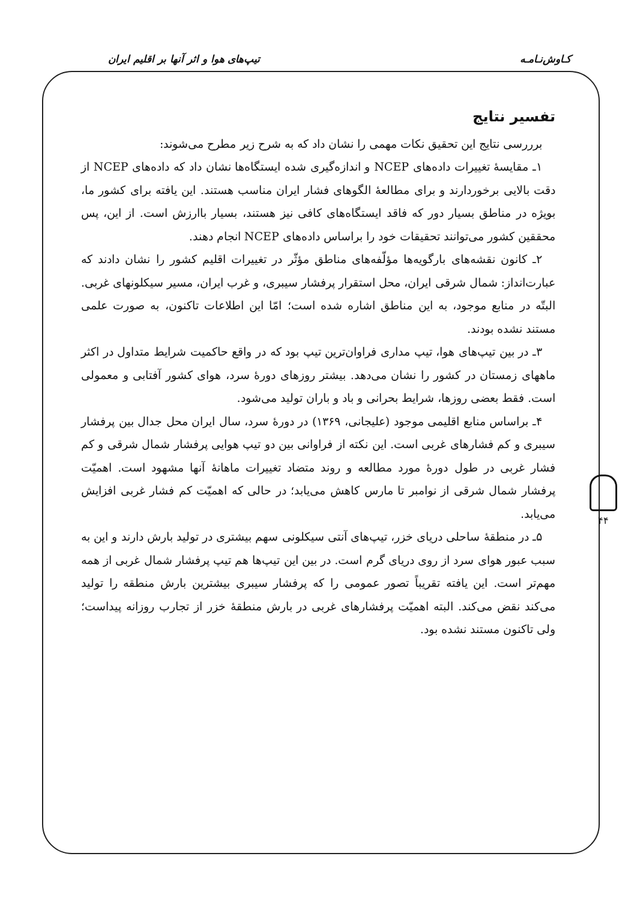کـاوش‌نـامـه تیپ‌های هوا و اثر آنها بر اقلیم ایران
تفسیر نتایج
برررسی نتایج این تحقیق نکات مهمی را نشان داد که به شرح زیر مطرح می‌شوند:
۱ـ مقایسهٔ تغییرات داده‌های NCEP و اندازه‌گیری شده ایستگاه‌ها نشان داد که داده‌های NCEP از دقت بالایی برخوردارند و برای مطالعهٔ الگوهای فشار ایران مناسب هستند. این یافته برای کشور ما، بویژه در مناطق بسیار دور که فاقد ایستگاه‌های کافی نیز هستند، بسیار باارزش است. از این، پس محققین کشور می‌توانند تحقیقات خود را براساس داده‌های NCEP انجام دهند.
۲ـ کانون نقشه‌های بارگویه‌ها مؤلّفه‌های مناطق مؤثّر در تغییرات اقلیم کشور را نشان دادند که عبارت‌انداز: شمال شرقی ایران، محل استقرار پرفشار سیبری، و غرب ایران، مسیر سیکلونهای غربی. البتّه در منابع موجود، به این مناطق اشاره شده است؛ امّا این اطلاعات تاکنون، به صورت علمی مستند نشده بودند.
۳ـ در بین تیپ‌های هوا، تیپ مداری فراوان‌ترین تیپ بود که در واقع حاکمیت شرایط متداول در اکثر ماههای زمستان در کشور را نشان می‌دهد. بیشتر روزهای دورهٔ سرد، هوای کشور آفتابی و معمولی است. فقط بعضی روزها، شرایط بحرانی و باد و باران تولید می‌شود.
۴ـ براساس منابع اقلیمی موجود (علیجانی، ۱۳۶۹) در دورهٔ سرد، سال ایران محل جدال بین پرفشار سیبری و کم فشارهای غربی است. این نکته از فراوانی بین دو تیپ هوایی پرفشار شمال شرقی و کم فشار غربی در طول دورهٔ مورد مطالعه و روند متضاد تغییرات ماهانهٔ آنها مشهود است. اهمیّت پرفشار شمال شرقی از نوامبر تا مارس کاهش می‌یابد؛ در حالی که اهمیّت کم فشار غربی افزایش می‌یابد.
۵ـ در منطقهٔ ساحلی دریای خزر، تیپ‌های آنتی سیکلونی سهم بیشتری در تولید بارش دارند و این به سبب عبور هوای سرد از روی دریای گرم است. در بین این تیپ‌ها هم تیپ پرفشار شمال غربی از همه مهم‌تر است. این یافته تقریباً تصور عمومی را که پرفشار سیبری بیشترین بارش منطقه را تولید می‌کند نقض می‌کند. البته اهمیّت پرفشارهای غربی در بارش منطقهٔ خزر از تجارب روزانه پیداست؛ ولی تاکنون مستند نشده بود.
۴۴